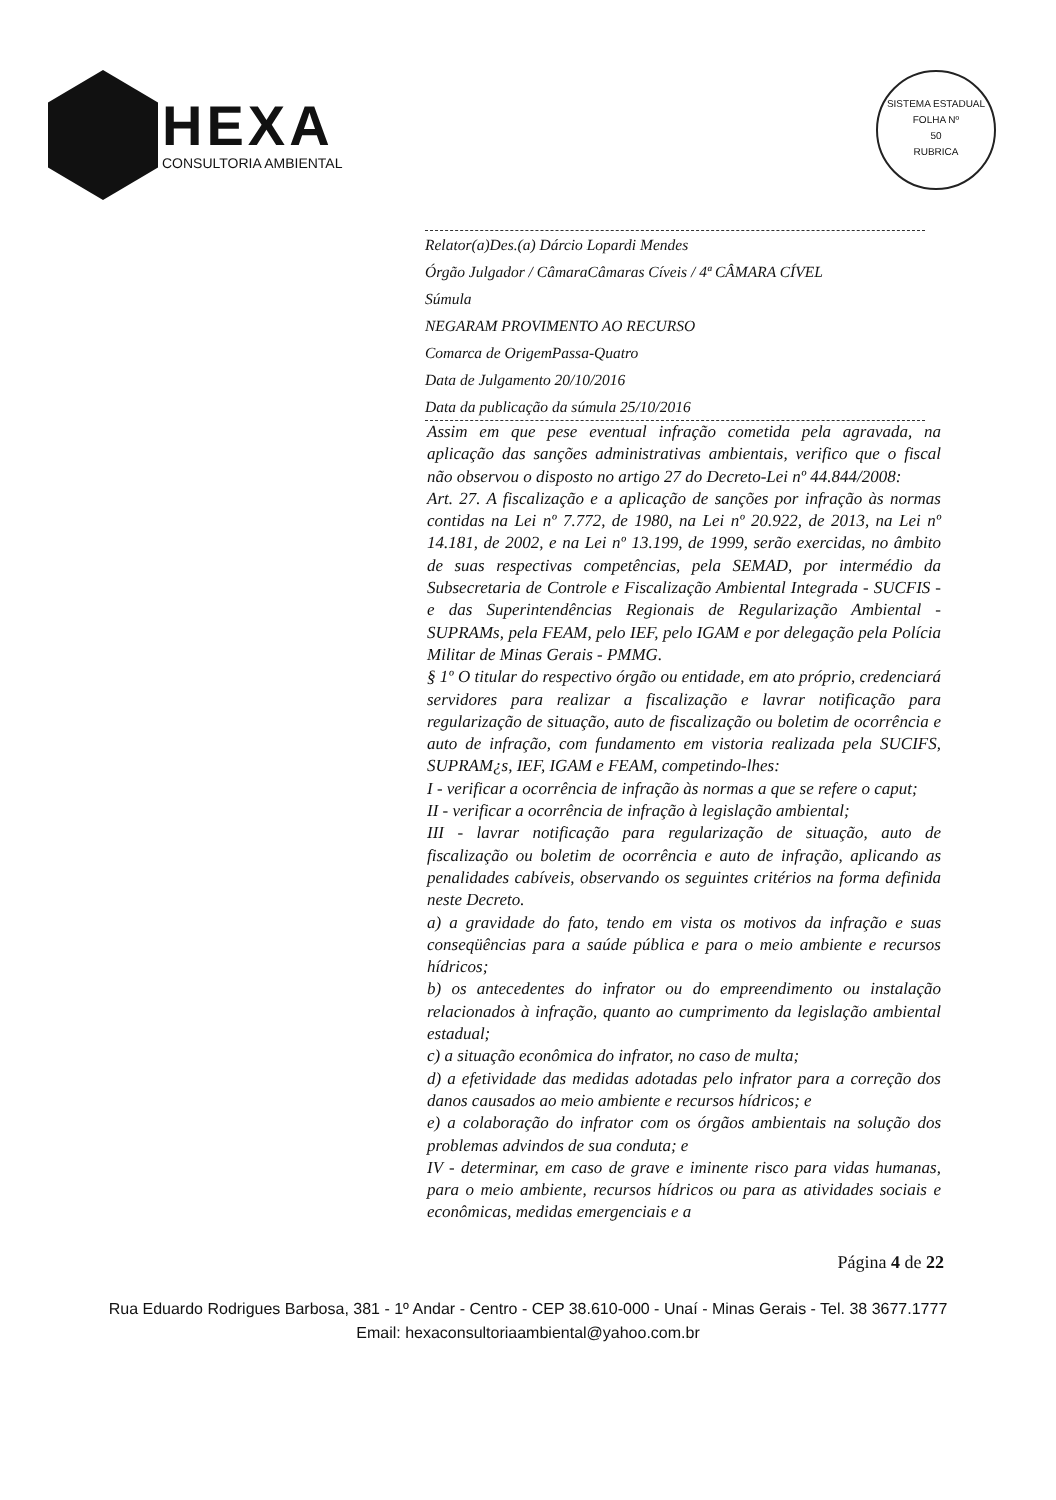HEXA
CONSULTORIA AMBIENTAL
SISTEMA ESTADUAL
FOLHA Nº
50
RUBRICA
Relator(a)Des.(a) Dárcio Lopardi Mendes
Órgão Julgador / CâmaraCâmaras Cíveis / 4ª CÂMARA CÍVEL
Súmula
NEGARAM PROVIMENTO AO RECURSO
Comarca de OrigemPassa-Quatro
Data de Julgamento 20/10/2016
Data da publicação da súmula 25/10/2016
Assim em que pese eventual infração cometida pela agravada, na aplicação das sanções administrativas ambientais, verifico que o fiscal não observou o disposto no artigo 27 do Decreto-Lei nº 44.844/2008:
Art. 27. A fiscalização e a aplicação de sanções por infração às normas contidas na Lei nº 7.772, de 1980, na Lei nº 20.922, de 2013, na Lei nº 14.181, de 2002, e na Lei nº 13.199, de 1999, serão exercidas, no âmbito de suas respectivas competências, pela SEMAD, por intermédio da Subsecretaria de Controle e Fiscalização Ambiental Integrada - SUCFIS - e das Superintendências Regionais de Regularização Ambiental - SUPRAMs, pela FEAM, pelo IEF, pelo IGAM e por delegação pela Polícia Militar de Minas Gerais - PMMG.
§ 1º O titular do respectivo órgão ou entidade, em ato próprio, credenciará servidores para realizar a fiscalização e lavrar notificação para regularização de situação, auto de fiscalização ou boletim de ocorrência e auto de infração, com fundamento em vistoria realizada pela SUCIFS, SUPRAM¿s, IEF, IGAM e FEAM, competindo-lhes:
I - verificar a ocorrência de infração às normas a que se refere o caput;
II - verificar a ocorrência de infração à legislação ambiental;
III - lavrar notificação para regularização de situação, auto de fiscalização ou boletim de ocorrência e auto de infração, aplicando as penalidades cabíveis, observando os seguintes critérios na forma definida neste Decreto.
a) a gravidade do fato, tendo em vista os motivos da infração e suas conseqüências para a saúde pública e para o meio ambiente e recursos hídricos;
b) os antecedentes do infrator ou do empreendimento ou instalação relacionados à infração, quanto ao cumprimento da legislação ambiental estadual;
c) a situação econômica do infrator, no caso de multa;
d) a efetividade das medidas adotadas pelo infrator para a correção dos danos causados ao meio ambiente e recursos hídricos; e
e) a colaboração do infrator com os órgãos ambientais na solução dos problemas advindos de sua conduta; e
IV - determinar, em caso de grave e iminente risco para vidas humanas, para o meio ambiente, recursos hídricos ou para as atividades sociais e econômicas, medidas emergenciais e a
Página 4 de 22
Rua Eduardo Rodrigues Barbosa, 381 - 1º Andar - Centro - CEP 38.610-000 - Unaí - Minas Gerais - Tel. 38 3677.1777
Email: hexaconsultoriaambiental@yahoo.com.br